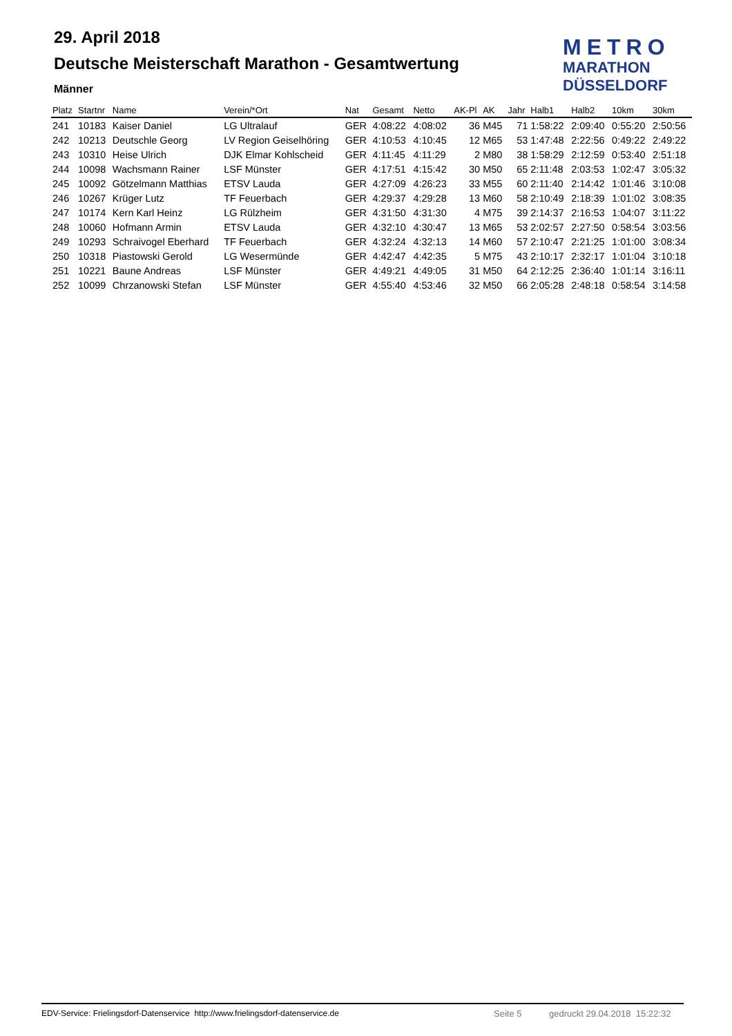29. April 2018
Deutsche Meisterschaft Marathon - Gesamtwertung
Männer
METRO
MARATHON
DÜSSELDORF
| Platz | Startnr | Name | Verein/*Ort | Nat | Gesamt | Netto | AK-Pl | AK | Jahr | Halb1 | Halb2 | 10km | 30km |
| --- | --- | --- | --- | --- | --- | --- | --- | --- | --- | --- | --- | --- | --- |
| 241 | 10183 | Kaiser Daniel | LG Ultralauf | GER | 4:08:22 | 4:08:02 | 36 | M45 | 71 | 1:58:22 | 2:09:40 | 0:55:20 | 2:50:56 |
| 242 | 10213 | Deutschle Georg | LV Region Geiselhöring | GER | 4:10:53 | 4:10:45 | 12 | M65 | 53 | 1:47:48 | 2:22:56 | 0:49:22 | 2:49:22 |
| 243 | 10310 | Heise Ulrich | DJK Elmar Kohlscheid | GER | 4:11:45 | 4:11:29 | 2 | M80 | 38 | 1:58:29 | 2:12:59 | 0:53:40 | 2:51:18 |
| 244 | 10098 | Wachsmann Rainer | LSF Münster | GER | 4:17:51 | 4:15:42 | 30 | M50 | 65 | 2:11:48 | 2:03:53 | 1:02:47 | 3:05:32 |
| 245 | 10092 | Götzelmann Matthias | ETSV Lauda | GER | 4:27:09 | 4:26:23 | 33 | M55 | 60 | 2:11:40 | 2:14:42 | 1:01:46 | 3:10:08 |
| 246 | 10267 | Krüger Lutz | TF Feuerbach | GER | 4:29:37 | 4:29:28 | 13 | M60 | 58 | 2:10:49 | 2:18:39 | 1:01:02 | 3:08:35 |
| 247 | 10174 | Kern Karl Heinz | LG Rülzheim | GER | 4:31:50 | 4:31:30 | 4 | M75 | 39 | 2:14:37 | 2:16:53 | 1:04:07 | 3:11:22 |
| 248 | 10060 | Hofmann Armin | ETSV Lauda | GER | 4:32:10 | 4:30:47 | 13 | M65 | 53 | 2:02:57 | 2:27:50 | 0:58:54 | 3:03:56 |
| 249 | 10293 | Schraivogel Eberhard | TF Feuerbach | GER | 4:32:24 | 4:32:13 | 14 | M60 | 57 | 2:10:47 | 2:21:25 | 1:01:00 | 3:08:34 |
| 250 | 10318 | Piastowski Gerold | LG Wesermünde | GER | 4:42:47 | 4:42:35 | 5 | M75 | 43 | 2:10:17 | 2:32:17 | 1:01:04 | 3:10:18 |
| 251 | 10221 | Baune Andreas | LSF Münster | GER | 4:49:21 | 4:49:05 | 31 | M50 | 64 | 2:12:25 | 2:36:40 | 1:01:14 | 3:16:11 |
| 252 | 10099 | Chrzanowski Stefan | LSF Münster | GER | 4:55:40 | 4:53:46 | 32 | M50 | 66 | 2:05:28 | 2:48:18 | 0:58:54 | 3:14:58 |
EDV-Service: Frielingsdorf-Datenservice http://www.frielingsdorf-datenservice.de Seite 5 gedruckt 29.04.2018 15:22:32